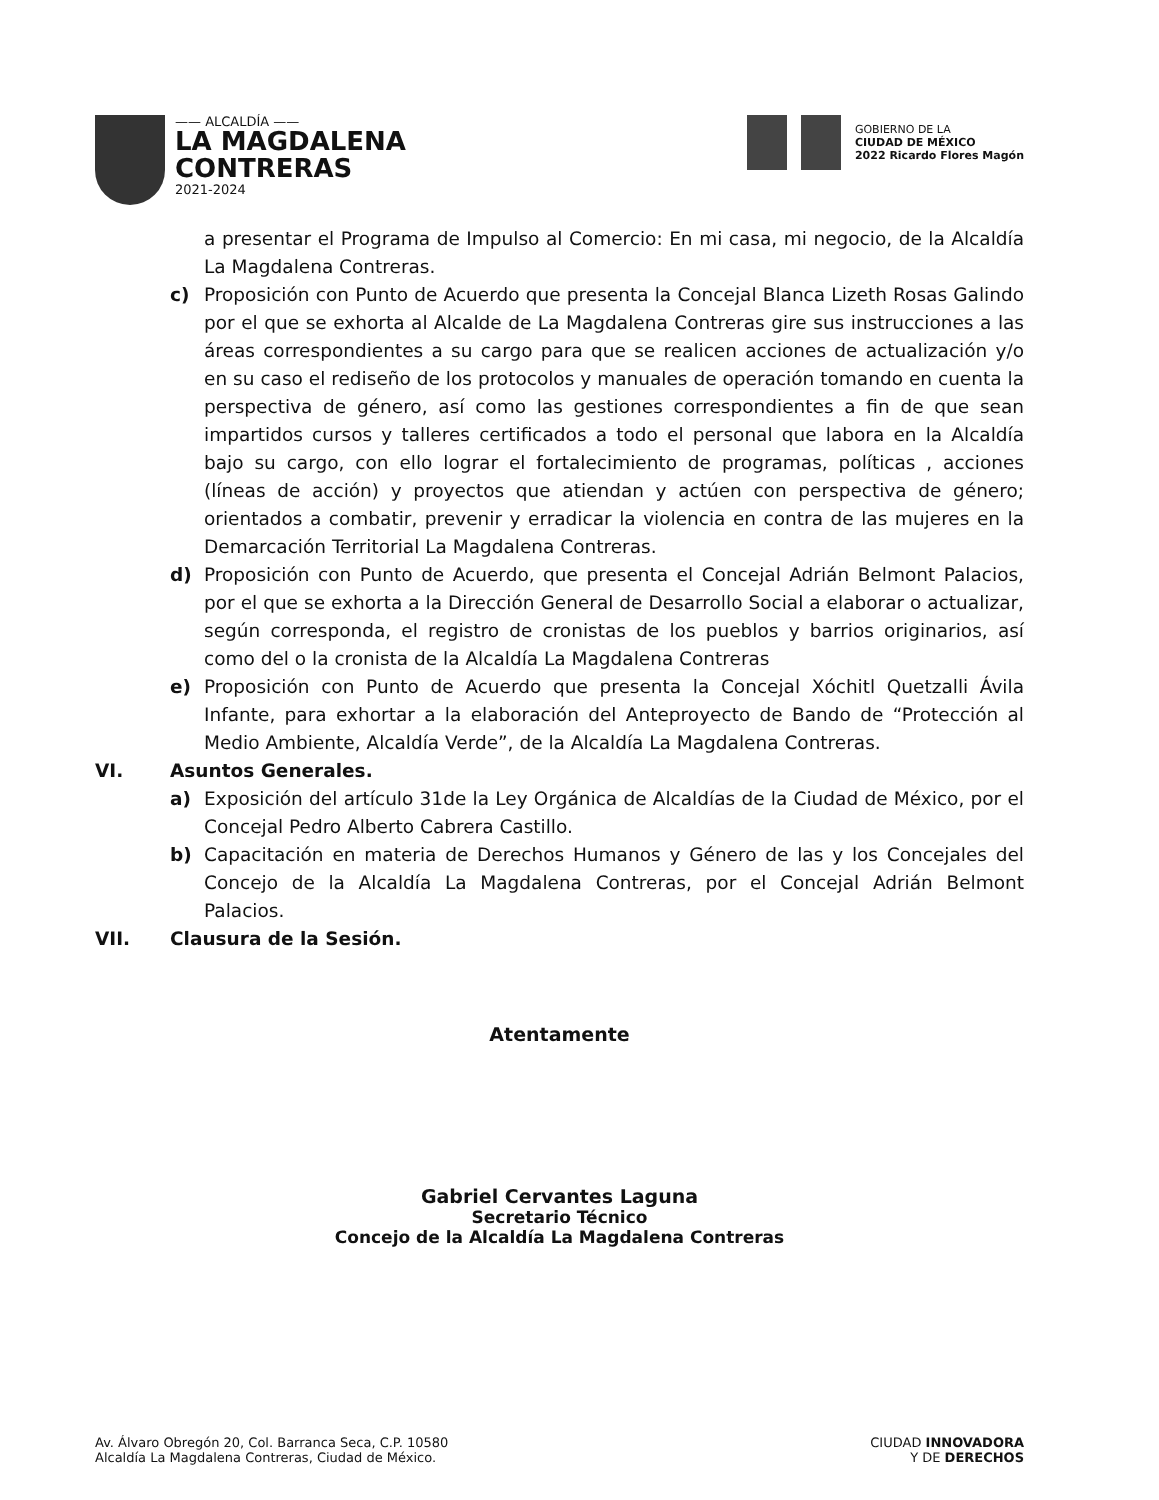—— ALCALDÍA ——
LA MAGDALENA
CONTRERAS
2021-2024
GOBIERNO DE LA
CIUDAD DE MÉXICO
2022 Ricardo Flores Magón
a presentar el Programa de Impulso al Comercio: En mi casa, mi negocio, de la Alcaldía La Magdalena Contreras.
c) Proposición con Punto de Acuerdo que presenta la Concejal Blanca Lizeth Rosas Galindo por el que se exhorta al Alcalde de La Magdalena Contreras gire sus instrucciones a las áreas correspondientes a su cargo para que se realicen acciones de actualización y/o en su caso el rediseño de los protocolos y manuales de operación tomando en cuenta la perspectiva de género, así como las gestiones correspondientes a fin de que sean impartidos cursos y talleres certificados a todo el personal que labora en la Alcaldía bajo su cargo, con ello lograr el fortalecimiento de programas, políticas , acciones (líneas de acción) y proyectos que atiendan y actúen con perspectiva de género; orientados a combatir, prevenir y erradicar la violencia en contra de las mujeres en la Demarcación Territorial La Magdalena Contreras.
d) Proposición con Punto de Acuerdo, que presenta el Concejal Adrián Belmont Palacios, por el que se exhorta a la Dirección General de Desarrollo Social a elaborar o actualizar, según corresponda, el registro de cronistas de los pueblos y barrios originarios, así como del o la cronista de la Alcaldía La Magdalena Contreras
e) Proposición con Punto de Acuerdo que presenta la Concejal Xóchitl Quetzalli Ávila Infante, para exhortar a la elaboración del Anteproyecto de Bando de “Protección al Medio Ambiente, Alcaldía Verde”, de la Alcaldía La Magdalena Contreras.
VI. Asuntos Generales.
a) Exposición del artículo 31de la Ley Orgánica de Alcaldías de la Ciudad de México, por el Concejal Pedro Alberto Cabrera Castillo.
b) Capacitación en materia de Derechos Humanos y Género de las y los Concejales del Concejo de la Alcaldía La Magdalena Contreras, por el Concejal Adrián Belmont Palacios.
VII. Clausura de la Sesión.
Atentamente
Gabriel Cervantes Laguna
Secretario Técnico
Concejo de la Alcaldía La Magdalena Contreras
Av. Álvaro Obregón 20, Col. Barranca Seca, C.P. 10580
Alcaldía La Magdalena Contreras, Ciudad de México.
CIUDAD INNOVADORA
Y DE DERECHOS